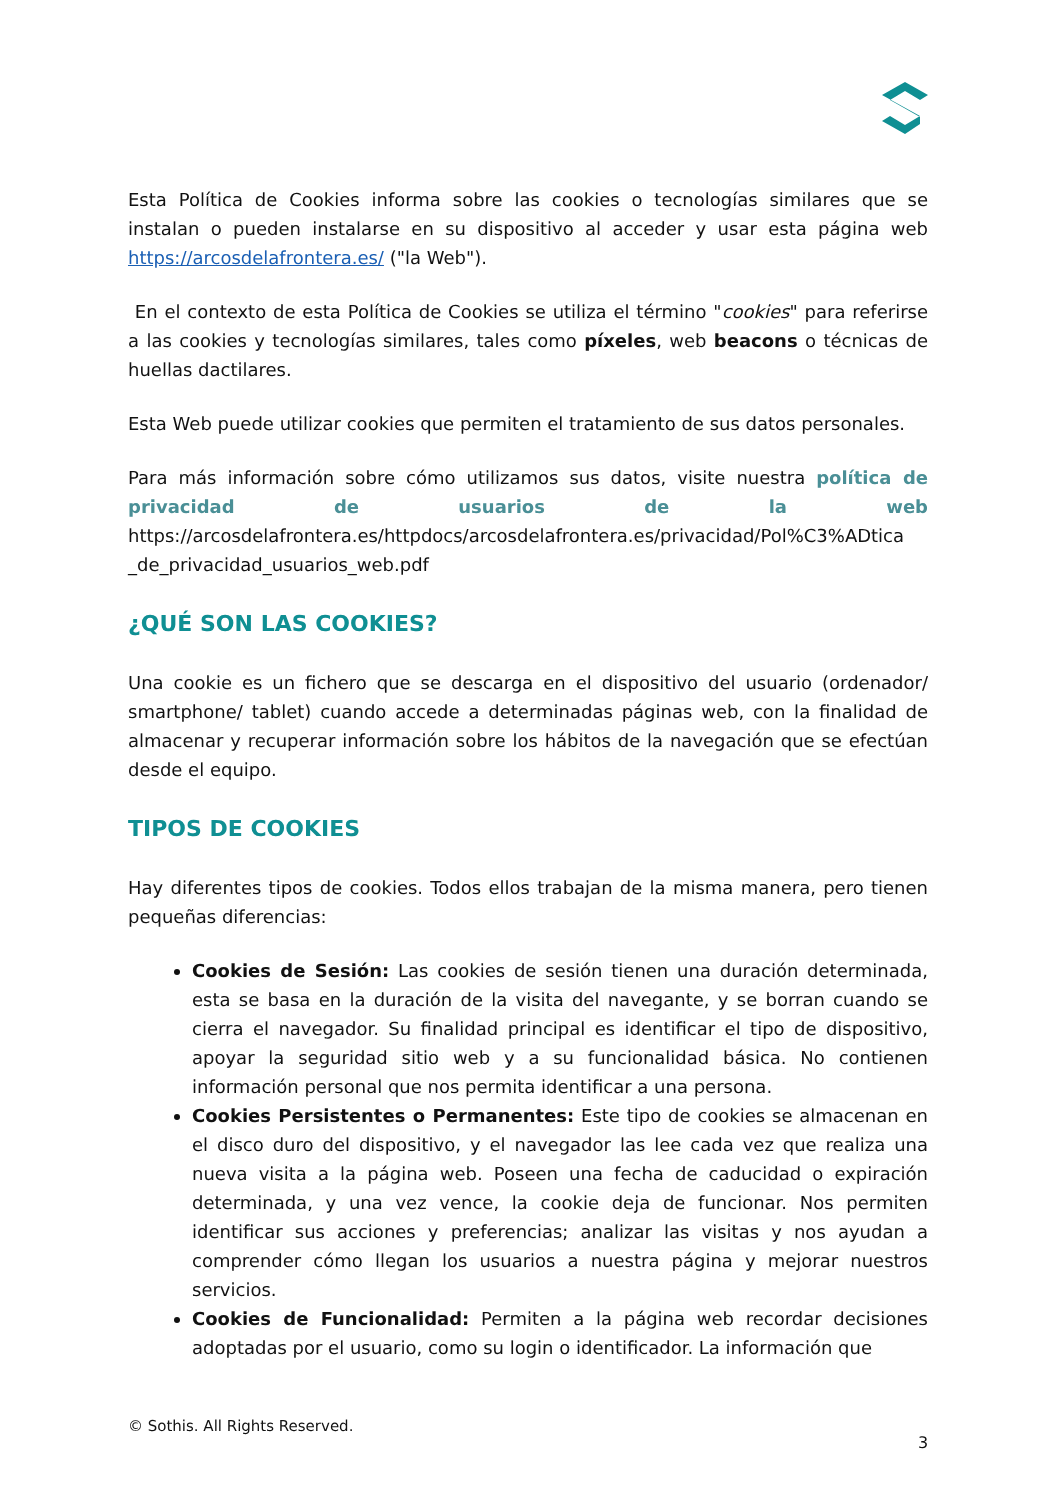Esta Política de Cookies informa sobre las cookies o tecnologías similares que se instalan o pueden instalarse en su dispositivo al acceder y usar esta página web https://arcosdelafrontera.es/ ("la Web").
En el contexto de esta Política de Cookies se utiliza el término "cookies" para referirse a las cookies y tecnologías similares, tales como píxeles, web beacons o técnicas de huellas dactilares.
Esta Web puede utilizar cookies que permiten el tratamiento de sus datos personales.
Para más información sobre cómo utilizamos sus datos, visite nuestra política de privacidad de usuarios de la web https://arcosdelafrontera.es/httpdocs/arcosdelafrontera.es/privacidad/Pol%C3%ADtica _de_privacidad_usuarios_web.pdf
¿QUÉ SON LAS COOKIES?
Una cookie es un fichero que se descarga en el dispositivo del usuario (ordenador/ smartphone/ tablet) cuando accede a determinadas páginas web, con la finalidad de almacenar y recuperar información sobre los hábitos de la navegación que se efectúan desde el equipo.
TIPOS DE COOKIES
Hay diferentes tipos de cookies. Todos ellos trabajan de la misma manera, pero tienen pequeñas diferencias:
Cookies de Sesión: Las cookies de sesión tienen una duración determinada, esta se basa en la duración de la visita del navegante, y se borran cuando se cierra el navegador. Su finalidad principal es identificar el tipo de dispositivo, apoyar la seguridad sitio web y a su funcionalidad básica. No contienen información personal que nos permita identificar a una persona.
Cookies Persistentes o Permanentes: Este tipo de cookies se almacenan en el disco duro del dispositivo, y el navegador las lee cada vez que realiza una nueva visita a la página web. Poseen una fecha de caducidad o expiración determinada, y una vez vence, la cookie deja de funcionar. Nos permiten identificar sus acciones y preferencias; analizar las visitas y nos ayudan a comprender cómo llegan los usuarios a nuestra página y mejorar nuestros servicios.
Cookies de Funcionalidad: Permiten a la página web recordar decisiones adoptadas por el usuario, como su login o identificador. La información que
© Sothis. All Rights Reserved.
3